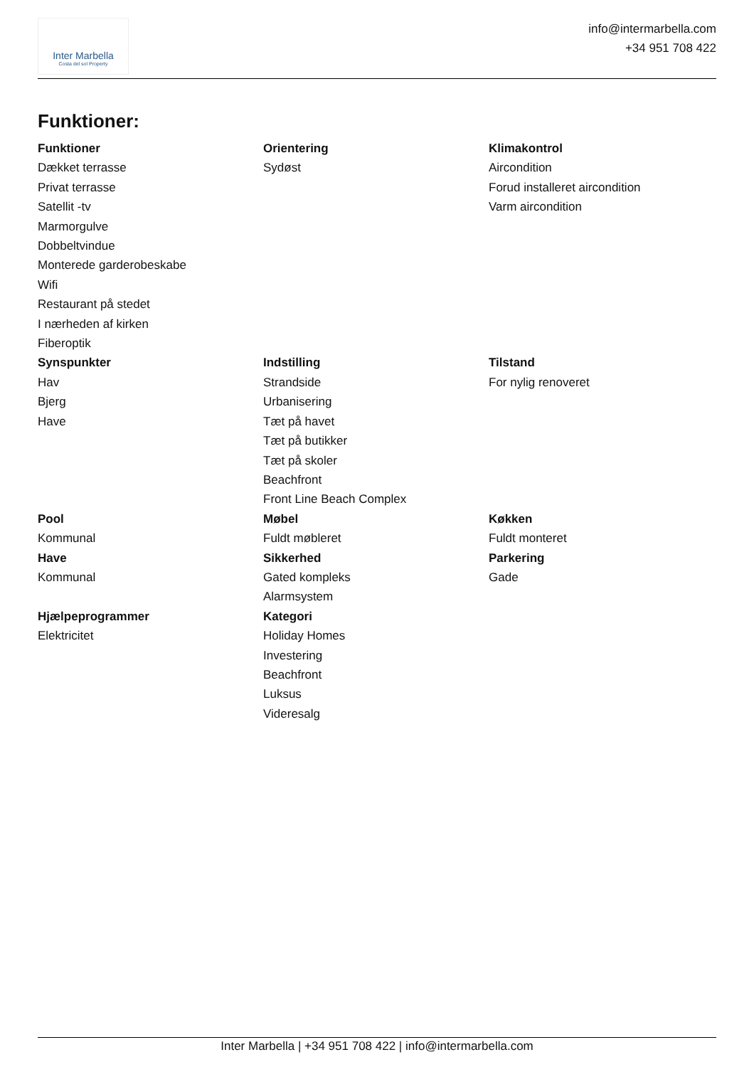Inter Marbella
Costa del sol Property
info@intermarbella.com
+34 951 708 422
Funktioner:
Funktioner
Dækket terrasse
Privat terrasse
Satellit -tv
Marmorgulve
Dobbeltvindue
Monterede garderobeskabe
Wifi
Restaurant på stedet
I nærheden af kirken
Fiberoptik
Orientering
Sydøst
Klimakontrol
Aircondition
Forud installeret aircondition
Varm aircondition
Synspunkter
Hav
Bjerg
Have
Indstilling
Strandside
Urbanisering
Tæt på havet
Tæt på butikker
Tæt på skoler
Beachfront
Front Line Beach Complex
Tilstand
For nylig renoveret
Pool
Kommunal
Have
Kommunal
Møbel
Fuldt møbleret
Sikkerhed
Gated kompleks
Alarmsystem
Køkken
Fuldt monteret
Parkering
Gade
Hjælpeprogrammer
Elektricitet
Kategori
Holiday Homes
Investering
Beachfront
Luksus
Videresalg
Inter Marbella | +34 951 708 422 | info@intermarbella.com